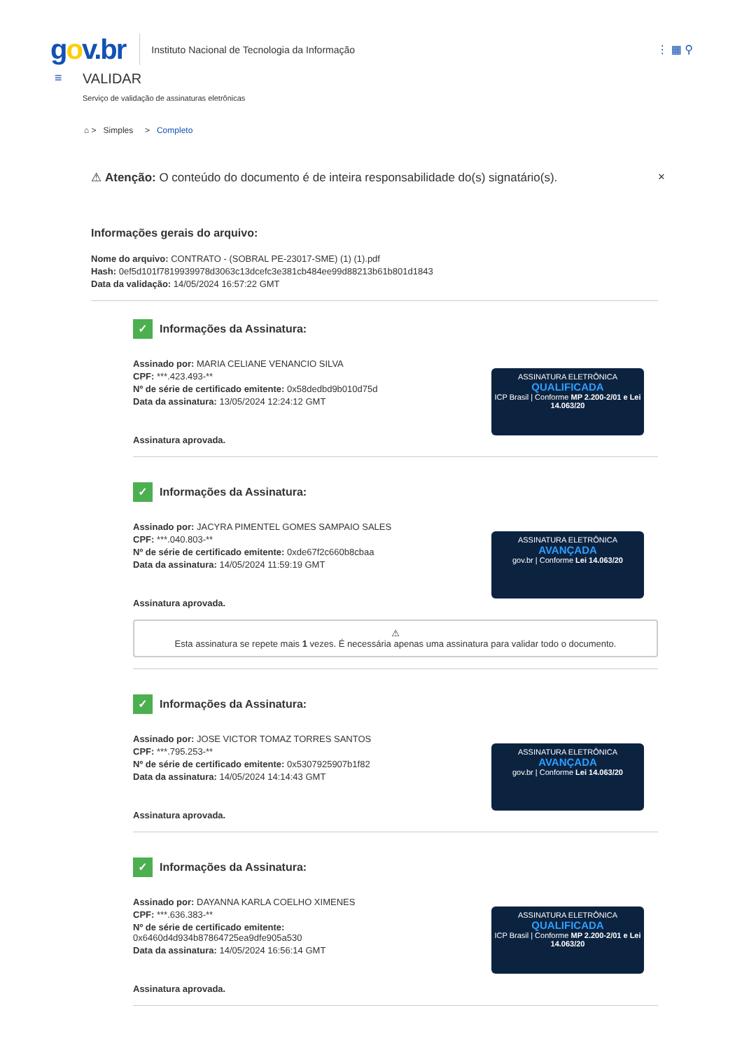gov.br
Instituto Nacional de Tecnologia da Informação
⋮ ▦ ⚲
≡ VALIDAR
Serviço de validação de assinaturas eletrônicas
⌂ > Simples > Completo
⚠ Atenção: O conteúdo do documento é de inteira responsabilidade do(s) signatário(s). ×
Informações gerais do arquivo:
Nome do arquivo: CONTRATO - (SOBRAL PE-23017-SME) (1) (1).pdf
Hash: 0ef5d101f7819939978d3063c13dcefc3e381cb484ee99d88213b61b801d1843
Data da validação: 14/05/2024 16:57:22 GMT
✓ Informações da Assinatura:
Assinado por: MARIA CELIANE VENANCIO SILVA
CPF: ***.423.493-**
Nº de série de certificado emitente: 0x58dedbd9b010d75d
Data da assinatura: 13/05/2024 12:24:12 GMT
ASSINATURA ELETRÔNICA
QUALIFICADA
ICP Brasil | Conforme MP 2.200-2/01 e Lei 14.063/20
Assinatura aprovada.
✓ Informações da Assinatura:
Assinado por: JACYRA PIMENTEL GOMES SAMPAIO SALES
CPF: ***.040.803-**
Nº de série de certificado emitente: 0xde67f2c660b8cbaa
Data da assinatura: 14/05/2024 11:59:19 GMT
ASSINATURA ELETRÔNICA
AVANÇADA
gov.br | Conforme Lei 14.063/20
Assinatura aprovada.
⚠
Esta assinatura se repete mais 1 vezes. É necessária apenas uma assinatura para validar todo o documento.
✓ Informações da Assinatura:
Assinado por: JOSE VICTOR TOMAZ TORRES SANTOS
CPF: ***.795.253-**
Nº de série de certificado emitente: 0x5307925907b1f82
Data da assinatura: 14/05/2024 14:14:43 GMT
ASSINATURA ELETRÔNICA
AVANÇADA
gov.br | Conforme Lei 14.063/20
Assinatura aprovada.
✓ Informações da Assinatura:
Assinado por: DAYANNA KARLA COELHO XIMENES
CPF: ***.636.383-**
Nº de série de certificado emitente:
0x6460d4d934b87864725ea9dfe905a530
Data da assinatura: 14/05/2024 16:56:14 GMT
ASSINATURA ELETRÔNICA
QUALIFICADA
ICP Brasil | Conforme MP 2.200-2/01 e Lei 14.063/20
Assinatura aprovada.